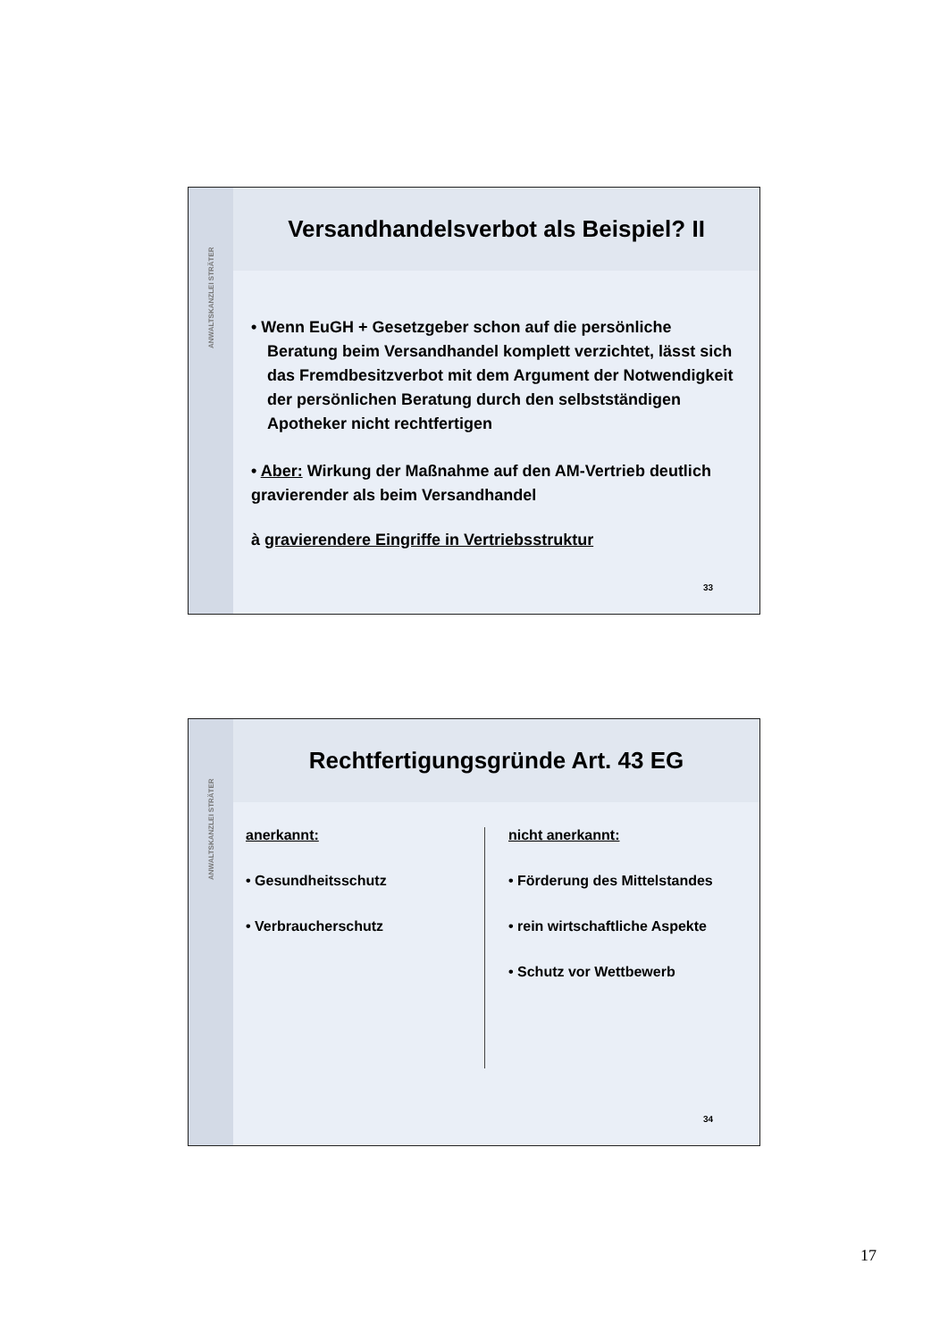ANWALTSKANZLEI STRÄTER
Versandhandelsverbot als Beispiel? II
• Wenn EuGH + Gesetzgeber schon auf die persönliche Beratung beim Versandhandel komplett verzichtet, lässt sich das Fremdbesitzverbot mit dem Argument der Notwendigkeit der persönlichen Beratung durch den selbstständigen Apotheker nicht rechtfertigen
• Aber: Wirkung der Maßnahme auf den AM-Vertrieb deutlich gravierender als beim Versandhandel
à gravierendere Eingriffe in Vertriebsstruktur
33
ANWALTSKANZLEI STRÄTER
Rechtfertigungsgründe Art. 43 EG
anerkannt:
• Gesundheitsschutz
• Verbraucherschutz
nicht anerkannt:
• Förderung des Mittelstandes
• rein wirtschaftliche Aspekte
• Schutz vor Wettbewerb
34
17